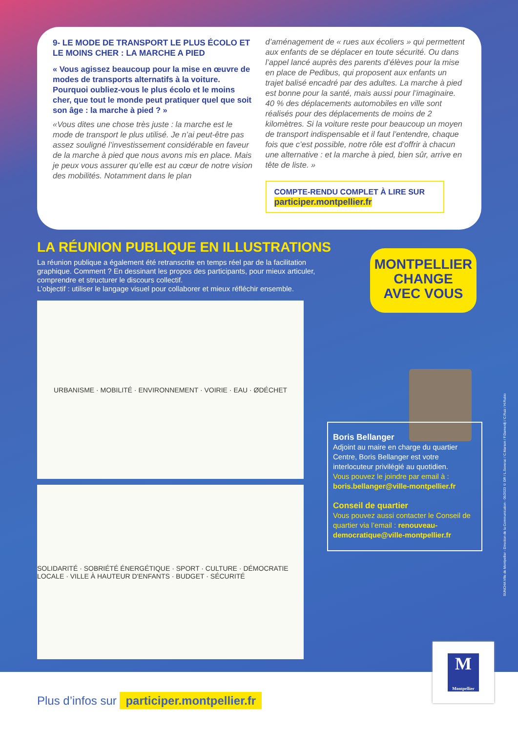9- LE MODE DE TRANSPORT LE PLUS ÉCOLO ET LE MOINS CHER : LA MARCHE A PIED
« Vous agissez beaucoup pour la mise en œuvre de modes de transports alternatifs à la voiture. Pourquoi oubliez-vous le plus écolo et le moins cher, que tout le monde peut pratiquer quel que soit son âge : la marche à pied ? »
«Vous dites une chose très juste : la marche est le mode de transport le plus utilisé. Je n’ai peut-être pas assez souligné l’investissement considérable en faveur de la marche à pied que nous avons mis en place. Mais je peux vous assurer qu’elle est au cœur de notre vision des mobilités. Notamment dans le plan
d’aménagement de « rues aux écoliers » qui permettent aux enfants de se déplacer en toute sécurité. Ou dans l’appel lancé auprès des parents d’élèves pour la mise en place de Pedibus, qui proposent aux enfants un trajet balisé encadré par des adultes. La marche à pied est bonne pour la santé, mais aussi pour l’imaginaire. 40 % des déplacements automobiles en ville sont réalisés pour des déplacements de moins de 2 kilomètres. Si la voiture reste pour beaucoup un moyen de transport indispensable et il faut l’entendre, chaque fois que c’est possible, notre rôle est d’offrir à chacun une alternative : et la marche à pied, bien sûr, arrive en tête de liste. »
COMPTE-RENDU COMPLET À LIRE SUR
participer.montpellier.fr
LA RÉUNION PUBLIQUE EN ILLUSTRATIONS
La réunion publique a également été retranscrite en temps réel par de la facilitation graphique. Comment ? En dessinant les propos des participants, pour mieux articuler, comprendre et structurer le discours collectif.
L’objectif : utiliser le langage visuel pour collaborer et mieux réfléchir ensemble.
URBANISME · MOBILITÉ · ENVIRONNEMENT · VOIRIE · EAU · ØDÉCHET
SOLIDARITÉ · SOBRIÉTÉ ÉNERGÉTIQUE · SPORT · CULTURE · DÉMOCRATIE LOCALE · VILLE À HAUTEUR D'ENFANTS · BUDGET · SÉCURITÉ
MONTPELLIER
CHANGE
AVEC VOUS
Boris Bellanger
Adjoint au maire en charge du quartier Centre, Boris Bellanger est votre interlocuteur privilégié au quotidien.
Vous pouvez le joindre par email à :
boris.bellanger@ville-montpellier.fr
Conseil de quartier
Vous pouvez aussi contacter le Conseil de quartier via l’email : renouveau-democratique@ville-montpellier.fr
SUNCHA Ville de Montpellier - Direction de la Communication - 06/2023 © DR / L.Severac / C.Marson / F.Damerdji / C.Ruiz / H.Rubio
Plus d’infos sur participer.montpellier.fr
M
Montpellier